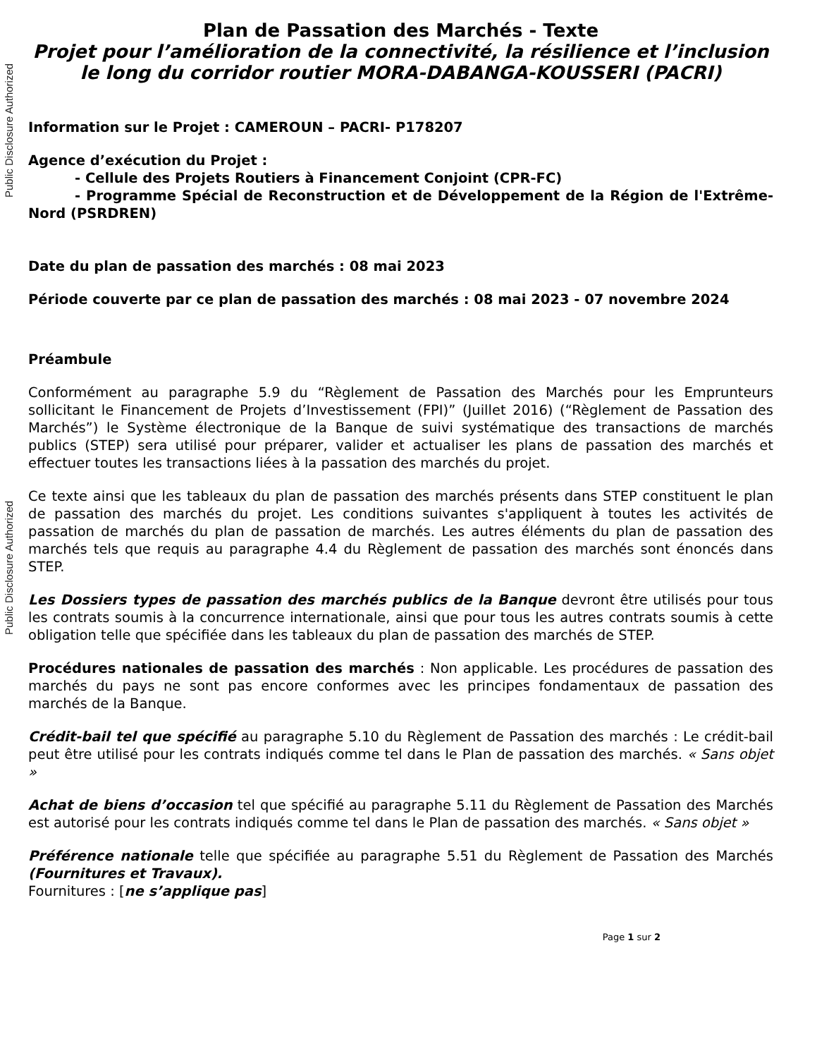Public Disclosure Authorized
Public Disclosure Authorized
Plan de Passation des Marchés - Texte
Projet pour l’amélioration de la connectivité, la résilience et l’inclusion le long du corridor routier MORA-DABANGA-KOUSSERI (PACRI)
Information sur le Projet : CAMEROUN – PACRI- P178207
Agence d’exécution du Projet :
- Cellule des Projets Routiers à Financement Conjoint (CPR-FC)
- Programme Spécial de Reconstruction et de Développement de la Région de l'Extrême-Nord (PSRDREN)
Date du plan de passation des marchés : 08 mai 2023
Période couverte par ce plan de passation des marchés : 08 mai 2023 - 07 novembre 2024
Préambule
Conformément au paragraphe 5.9 du “Règlement de Passation des Marchés pour les Emprunteurs sollicitant le Financement de Projets d’Investissement (FPI)” (Juillet 2016) (“Règlement de Passation des Marchés”) le Système électronique de la Banque de suivi systématique des transactions de marchés publics (STEP) sera utilisé pour préparer, valider et actualiser les plans de passation des marchés et effectuer toutes les transactions liées à la passation des marchés du projet.
Ce texte ainsi que les tableaux du plan de passation des marchés présents dans STEP constituent le plan de passation des marchés du projet. Les conditions suivantes s'appliquent à toutes les activités de passation de marchés du plan de passation de marchés. Les autres éléments du plan de passation des marchés tels que requis au paragraphe 4.4 du Règlement de passation des marchés sont énoncés dans STEP.
Les Dossiers types de passation des marchés publics de la Banque devront être utilisés pour tous les contrats soumis à la concurrence internationale, ainsi que pour tous les autres contrats soumis à cette obligation telle que spécifiée dans les tableaux du plan de passation des marchés de STEP.
Procédures nationales de passation des marchés : Non applicable. Les procédures de passation des marchés du pays ne sont pas encore conformes avec les principes fondamentaux de passation des marchés de la Banque.
Crédit-bail tel que spécifié au paragraphe 5.10 du Règlement de Passation des marchés : Le crédit-bail peut être utilisé pour les contrats indiqués comme tel dans le Plan de passation des marchés. « Sans objet »
Achat de biens d’occasion tel que spécifié au paragraphe 5.11 du Règlement de Passation des Marchés est autorisé pour les contrats indiqués comme tel dans le Plan de passation des marchés. « Sans objet »
Préférence nationale telle que spécifiée au paragraphe 5.51 du Règlement de Passation des Marchés (Fournitures et Travaux).
Fournitures : [ne s’applique pas]
Page 1 sur 2